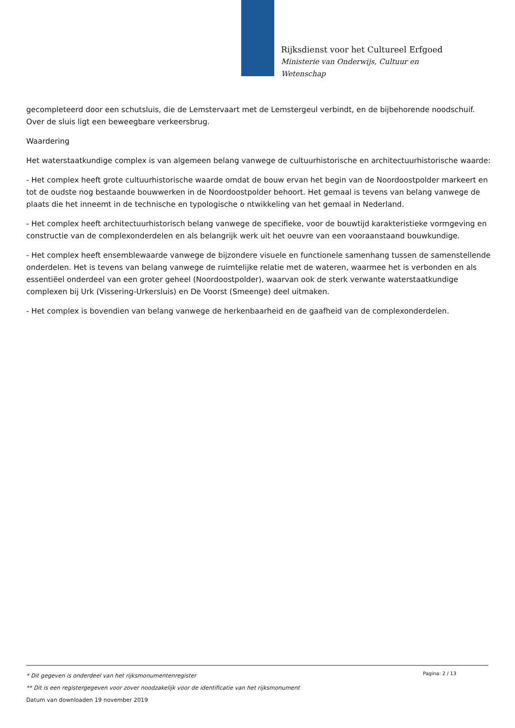Rijksdienst voor het Cultureel Erfgoed
Ministerie van Onderwijs, Cultuur en
Wetenschap
gecompleteerd door een schutsluis, die de Lemstervaart met de Lemstergeul verbindt, en de bijbehorende noodschuif. Over de sluis ligt een beweegbare verkeersbrug.
Waardering
Het waterstaatkundige complex is van algemeen belang vanwege de cultuurhistorische en architectuurhistorische waarde:
- Het complex heeft grote cultuurhistorische waarde omdat de bouw ervan het begin van de Noordoostpolder markeert en tot de oudste nog bestaande bouwwerken in de Noordoostpolder behoort. Het gemaal is tevens van belang vanwege de plaats die het inneemt in de technische en typologische o ntwikkeling van het gemaal in Nederland.
- Het complex heeft architectuurhistorisch belang vanwege de specifieke, voor de bouwtijd karakteristieke vormgeving en constructie van de complexonderdelen en als belangrijk werk uit het oeuvre van een vooraanstaand bouwkundige.
- Het complex heeft ensemblewaarde vanwege de bijzondere visuele en functionele samenhang tussen de samenstellende onderdelen. Het is tevens van belang vanwege de ruimtelijke relatie met de wateren, waarmee het is verbonden en als essentiëel onderdeel van een groter geheel (Noordoostpolder), waarvan ook de sterk verwante waterstaatkundige complexen bij Urk (Vissering-Urkersluis) en De Voorst (Smeenge) deel uitmaken.
- Het complex is bovendien van belang vanwege de herkenbaarheid en de gaafheid van de complexonderdelen.
Pagina: 2 / 13
* Dit gegeven is onderdeel van het rijksmonumentenregister
** Dit is een registergegeven voor zover noodzakelijk voor de identificatie van het rijksmonument
Datum van downloaden 19 november 2019